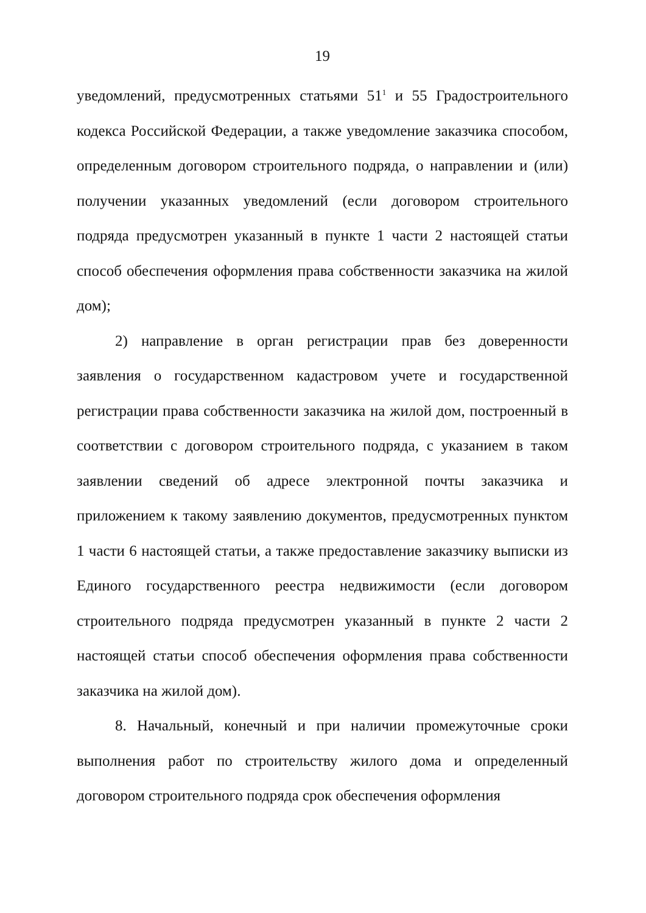19
уведомлений, предусмотренных статьями 51<sup>1</sup> и 55 Градостроительного кодекса Российской Федерации, а также уведомление заказчика способом, определенным договором строительного подряда, о направлении и (или) получении указанных уведомлений (если договором строительного подряда предусмотрен указанный в пункте 1 части 2 настоящей статьи способ обеспечения оформления права собственности заказчика на жилой дом);
2) направление в орган регистрации прав без доверенности заявления о государственном кадастровом учете и государственной регистрации права собственности заказчика на жилой дом, построенный в соответствии с договором строительного подряда, с указанием в таком заявлении сведений об адресе электронной почты заказчика и приложением к такому заявлению документов, предусмотренных пунктом 1 части 6 настоящей статьи, а также предоставление заказчику выписки из Единого государственного реестра недвижимости (если договором строительного подряда предусмотрен указанный в пункте 2 части 2 настоящей статьи способ обеспечения оформления права собственности заказчика на жилой дом).
8. Начальный, конечный и при наличии промежуточные сроки выполнения работ по строительству жилого дома и определенный договором строительного подряда срок обеспечения оформления